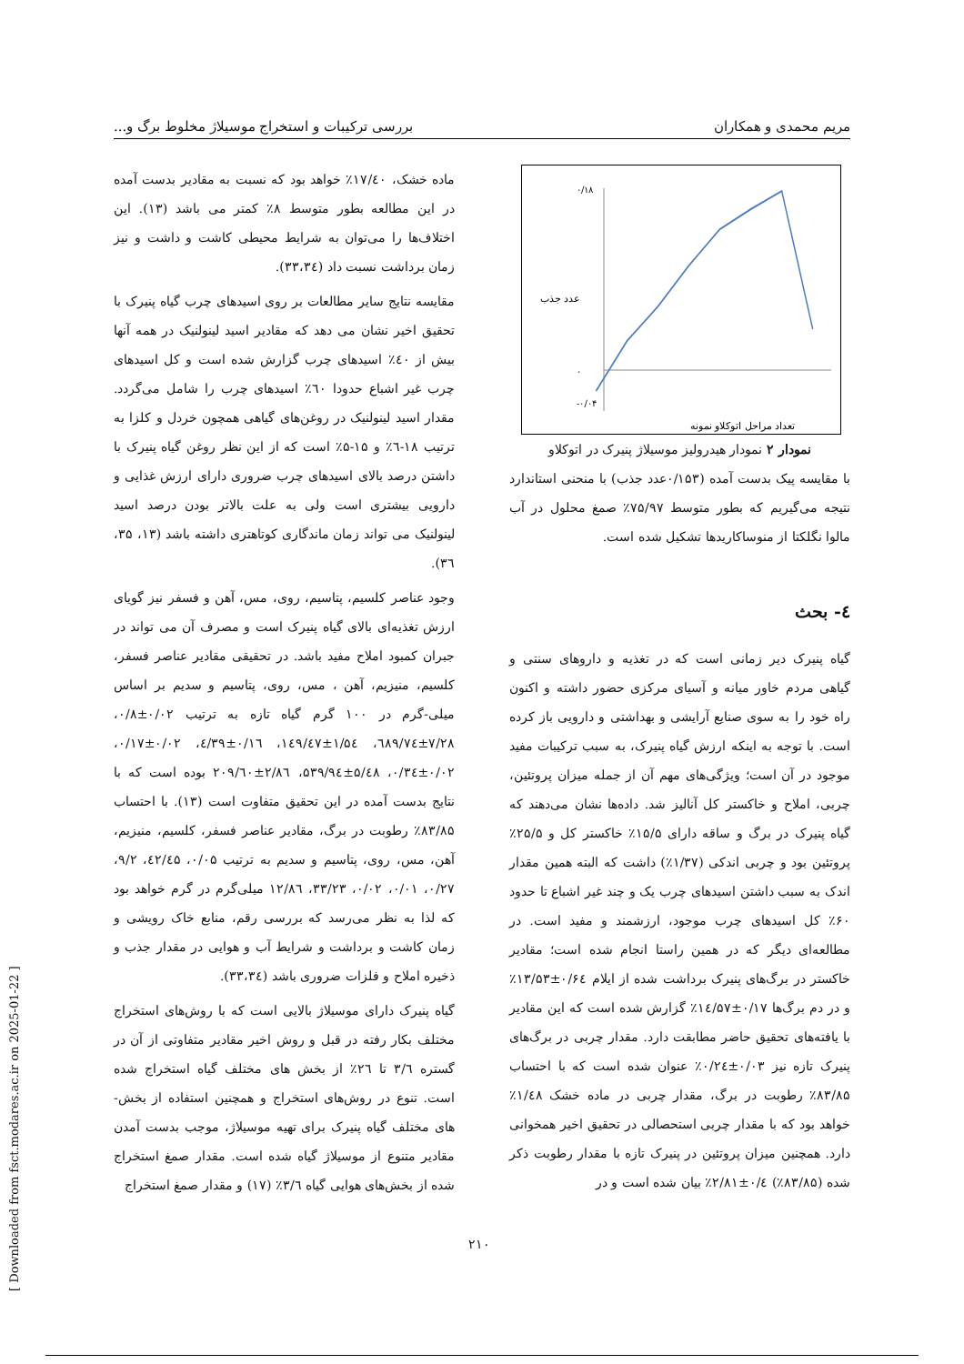مریم محمدی و همکاران بررسی ترکیبات و استخراج موسیلاژ مخلوط برگ و...
۰/۱۸
۰
-۰/۰۴
تعداد مراحل اتوکلاو نمونه
عدد جذب
نمودار ۲ نمودار هیدرولیز موسیلاژ پنیرک در اتوکلاو
با مقایسه پیک بدست آمده (۰/۱۵۳عدد جذب) با منحنی استاندارد نتیجه می‌گیریم که بطور متوسط ۷۵/۹۷٪ صمغ محلول در آب مالوا نگلکتا از منوساکاریدها تشکیل شده است.
٤- بحث
گیاه پنیرک دیر زمانی است که در تغذیه و داروهای سنتی و گیاهی مردم خاور میانه و آسیای مرکزی حضور داشته و اکنون راه خود را به سوی صنایع آرایشی و بهداشتی و دارویی باز کرده است. با توجه به اینکه ارزش گیاه پنیرک، به سبب ترکیبات مفید موجود در آن است؛ ویژگی‌های مهم آن از جمله میزان پروتئین، چربی، املاح و خاکستر کل آنالیز شد. داده‌ها نشان می‌دهند که گیاه پنیرک در برگ و ساقه دارای ۱۵/۵٪ خاکستر کل و ۲۵/۵٪ پروتئین بود و چربی اندکی (۱/۳۷٪) داشت که البته همین مقدار اندک به سبب داشتن اسیدهای چرب یک و چند غیر اشباع تا حدود ۶۰٪ کل اسیدهای چرب موجود، ارزشمند و مفید است. در مطالعه‌ای دیگر که در همین راستا انجام شده است؛ مقادیر خاکستر در برگ‌های پنیرک برداشت شده از ایلام ۰/۶٤±۱۳/۵۳٪ و در دم برگ‌ها ۰/۱۷±١٤/۵۷٪ گزارش شده است که این مقادیر با یافته‌های تحقیق حاضر مطابقت دارد. مقدار چربی در برگ‌های پنیرک تازه نیز ۰/۰۳±۰/۲٤٪ عنوان شده است که با احتساب ۸۳/۸۵٪ رطوبت در برگ، مقدار چربی در ماده خشک ۱/٤۸٪ خواهد بود که با مقدار چربی استحصالی در تحقیق اخیر همخوانی دارد. همچنین میزان پروتئین در پنیرک تازه با مقدار رطوبت ذکر شده (۸۳/۸۵٪) ۰/٤±۲/۸۱٪ بیان شده است و در
ماده خشک، ۱۷/٤۰٪ خواهد بود که نسبت به مقادیر بدست آمده در این مطالعه بطور متوسط ۸٪ کمتر می باشد (۱۳). این اختلاف‌ها را می‌توان به شرایط محیطی کاشت و داشت و نیز زمان برداشت نسبت داد (۳۳،۳٤).
مقایسه نتایج سایر مطالعات بر روی اسیدهای چرب گیاه پنیرک با تحقیق اخیر نشان می دهد که مقادیر اسید لینولنیک در همه آنها بیش از ٤۰٪ اسیدهای چرب گزارش شده است و کل اسیدهای چرب غیر اشباع حدودا ٦۰٪ اسیدهای چرب را شامل می‌گردد. مقدار اسید لینولنیک در روغن‌های گیاهی همچون خردل و کلزا به ترتیب ۱۸-٦٪ و ۱۵-۵٪ است که از این نظر روغن گیاه پنیرک با داشتن درصد بالای اسیدهای چرب ضروری دارای ارزش غذایی و دارویی بیشتری است ولی به علت بالاتر بودن درصد اسید لینولنیک می تواند زمان ماندگاری کوتاهتری داشته باشد (۱۳، ۳۵، ۳٦).
وجود عناصر کلسیم، پتاسیم، روی، مس، آهن و فسفر نیز گویای ارزش تغذیه‌ای بالای گیاه پنیرک است و مصرف آن می تواند در جبران کمبود املاح مفید باشد. در تحقیقی مقادیر عناصر فسفر، کلسیم، منیزیم، آهن ، مس، روی، پتاسیم و سدیم بر اساس میلی-گرم در ۱۰۰ گرم گیاه تازه به ترتیب ۰/۰۲±۰/۸، ۷/۲۸±٦۸۹/۷٤، ۱/۵٤±۱٤۹/٤۷، ۰/۱٦±٤/۳۹، ۰/۰۲±۰/۱۷، ۰/۰۲±۰/۳٤، ۵/٤۸±۵۳۹/۹٤، ۲/۸٦±۲۰۹/٦۰ بوده است که با نتایج بدست آمده در این تحقیق متفاوت است (۱۳). با احتساب ۸۳/۸۵٪ رطوبت در برگ، مقادیر عناصر فسفر، کلسیم، منیزیم، آهن، مس، روی، پتاسیم و سدیم به ترتیب ۰/۰۵، ٤۲/٤۵، ۹/۲، ۰/۲۷، ۰/۰۱، ۰/۰۲، ۳۳/۲۳، ۱۲/۸٦ میلی‌گرم در گرم خواهد بود که لذا به نظر می‌رسد که بررسی رقم، منابع خاک رویشی و زمان کاشت و برداشت و شرایط آب و هوایی در مقدار جذب و ذخیره املاح و فلزات ضروری باشد (۳۳،۳٤).
گیاه پنیرک دارای موسیلاژ بالایی است که با روش‌های استخراج مختلف بکار رفته در قبل و روش اخیر مقادیر متفاوتی از آن در گستره ۳/٦ تا ۲٦٪ از بخش های مختلف گیاه استخراج شده است. تنوع در روش‌های استخراج و همچنین استفاده از بخش-های مختلف گیاه پنیرک برای تهیه موسیلاژ، موجب بدست آمدن مقادیر متنوع از موسیلاژ گیاه شده است. مقدار صمغ استخراج شده از بخش‌های هوایی گیاه ۳/٦٪ (۱۷) و مقدار صمغ استخراج
۲۱۰
[ Downloaded from fsct.modares.ac.ir on 2025-01-22 ]